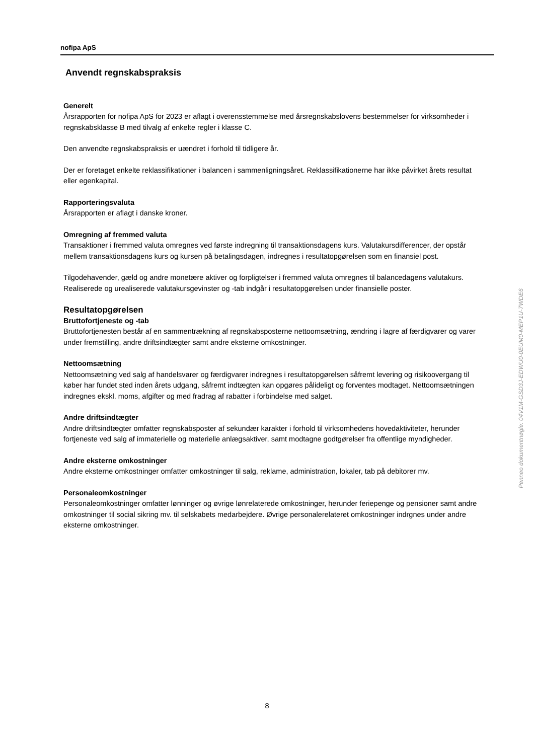nofipa ApS
Anvendt regnskabspraksis
Generelt
Årsrapporten for nofipa ApS for 2023 er aflagt i overensstemmelse med årsregnskabslovens bestemmelser for virksomheder i regnskabsklasse B med tilvalg af enkelte regler i klasse C.
Den anvendte regnskabspraksis er uændret i forhold til tidligere år.
Der er foretaget enkelte reklassifikationer i balancen i sammenligningsåret. Reklassifikationerne har ikke påvirket årets resultat eller egenkapital.
Rapporteringsvaluta
Årsrapporten er aflagt i danske kroner.
Omregning af fremmed valuta
Transaktioner i fremmed valuta omregnes ved første indregning til transaktionsdagens kurs. Valutakursdifferencer, der opstår mellem transaktionsdagens kurs og kursen på betalingsdagen, indregnes i resultatopgørelsen som en finansiel post.
Tilgodehavender, gæld og andre monetære aktiver og forpligtelser i fremmed valuta omregnes til balancedagens valutakurs. Realiserede og urealiserede valutakursgevinster og -tab indgår i resultatopgørelsen under finansielle poster.
Resultatopgørelsen
Bruttofortjeneste og -tab
Bruttofortjenesten består af en sammentrækning af regnskabsposterne nettoomsætning, ændring i lagre af færdigvarer og varer under fremstilling, andre driftsindtægter samt andre eksterne omkostninger.
Nettoomsætning
Nettoomsætning ved salg af handelsvarer og færdigvarer indregnes i resultatopgørelsen såfremt levering og risikoovergang til køber har fundet sted inden årets udgang, såfremt indtægten kan opgøres pålideligt og forventes modtaget. Nettoomsætningen indregnes ekskl. moms, afgifter og med fradrag af rabatter i forbindelse med salget.
Andre driftsindtægter
Andre driftsindtægter omfatter regnskabsposter af sekundær karakter i forhold til virksomhedens hovedaktiviteter, herunder fortjeneste ved salg af immaterielle og materielle anlægsaktiver, samt modtagne godtgørelser fra offentlige myndigheder.
Andre eksterne omkostninger
Andre eksterne omkostninger omfatter omkostninger til salg, reklame, administration, lokaler, tab på debitorer mv.
Personaleomkostninger
Personaleomkostninger omfatter lønninger og øvrige lønrelaterede omkostninger, herunder feriepenge og pensioner samt andre omkostninger til social sikring mv. til selskabets medarbejdere. Øvrige personalerelateret omkostninger indrgnes under andre eksterne omkostninger.
Penneo dokumentnøgle: 04V1M-GSD3J-EDWU0-0EUM0-MEP1U-7WDE6
8